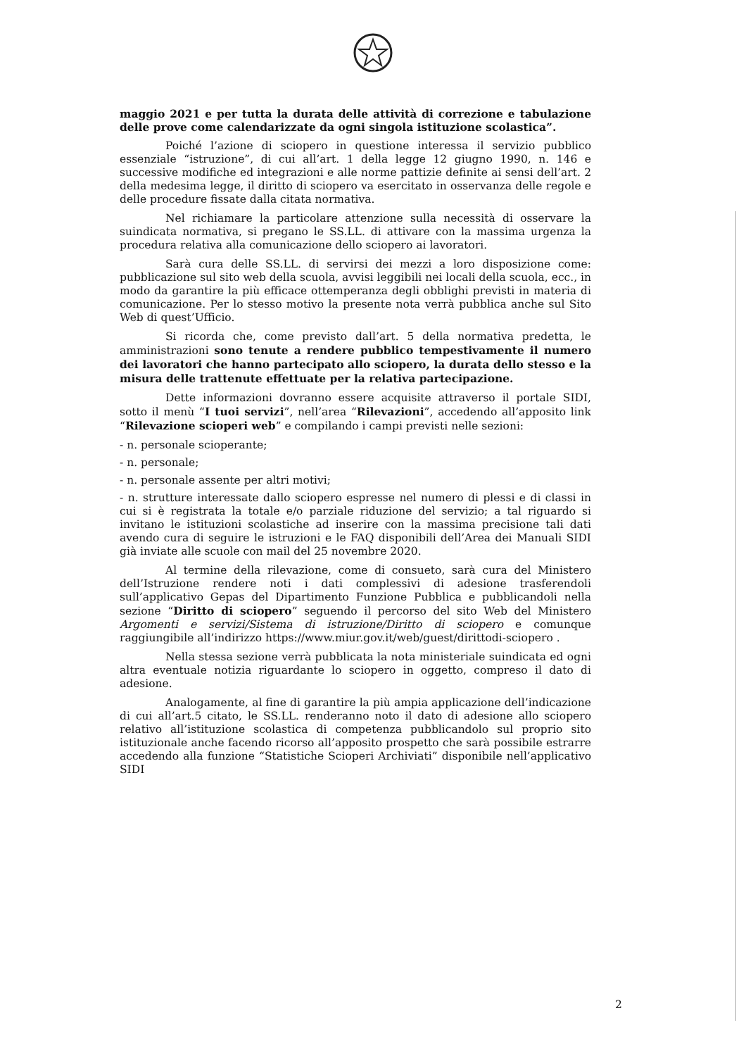maggio 2021 e per tutta la durata delle attività di correzione e tabulazione delle prove come calendarizzate da ogni singola istituzione scolastica”.
Poiché l’azione di sciopero in questione interessa il servizio pubblico essenziale “istruzione”, di cui all’art. 1 della legge 12 giugno 1990, n. 146 e successive modifiche ed integrazioni e alle norme pattizie definite ai sensi dell’art. 2 della medesima legge, il diritto di sciopero va esercitato in osservanza delle regole e delle procedure fissate dalla citata normativa.
Nel richiamare la particolare attenzione sulla necessità di osservare la suindicata normativa, si pregano le SS.LL. di attivare con la massima urgenza la procedura relativa alla comunicazione dello sciopero ai lavoratori.
Sarà cura delle SS.LL. di servirsi dei mezzi a loro disposizione come: pubblicazione sul sito web della scuola, avvisi leggibili nei locali della scuola, ecc., in modo da garantire la più efficace ottemperanza degli obblighi previsti in materia di comunicazione. Per lo stesso motivo la presente nota verrà pubblica anche sul Sito Web di quest’Ufficio.
Si ricorda che, come previsto dall’art. 5 della normativa predetta, le amministrazioni sono tenute a rendere pubblico tempestivamente il numero dei lavoratori che hanno partecipato allo sciopero, la durata dello stesso e la misura delle trattenute effettuate per la relativa partecipazione.
Dette informazioni dovranno essere acquisite attraverso il portale SIDI, sotto il menù “I tuoi servizi”, nell’area “Rilevazioni”, accedendo all’apposito link “Rilevazione scioperi web” e compilando i campi previsti nelle sezioni:
- n. personale scioperante;
- n. personale;
- n. personale assente per altri motivi;
- n. strutture interessate dallo sciopero espresse nel numero di plessi e di classi in cui si è registrata la totale e/o parziale riduzione del servizio; a tal riguardo si invitano le istituzioni scolastiche ad inserire con la massima precisione tali dati avendo cura di seguire le istruzioni e le FAQ disponibili dell’Area dei Manuali SIDI già inviate alle scuole con mail del 25 novembre 2020.
Al termine della rilevazione, come di consueto, sarà cura del Ministero dell’Istruzione rendere noti i dati complessivi di adesione trasferendoli sull’applicativo Gepas del Dipartimento Funzione Pubblica e pubblicandoli nella sezione “Diritto di sciopero” seguendo il percorso del sito Web del Ministero Argomenti e servizi/Sistema di istruzione/Diritto di sciopero e comunque raggiungibile all’indirizzo https://www.miur.gov.it/web/guest/dirittodi-sciopero .
Nella stessa sezione verrà pubblicata la nota ministeriale suindicata ed ogni altra eventuale notizia riguardante lo sciopero in oggetto, compreso il dato di adesione.
Analogamente, al fine di garantire la più ampia applicazione dell’indicazione di cui all’art.5 citato, le SS.LL. renderanno noto il dato di adesione allo sciopero relativo all’istituzione scolastica di competenza pubblicandolo sul proprio sito istituzionale anche facendo ricorso all’apposito prospetto che sarà possibile estrarre accedendo alla funzione “Statistiche Scioperi Archiviati” disponibile nell’applicativo SIDI
2